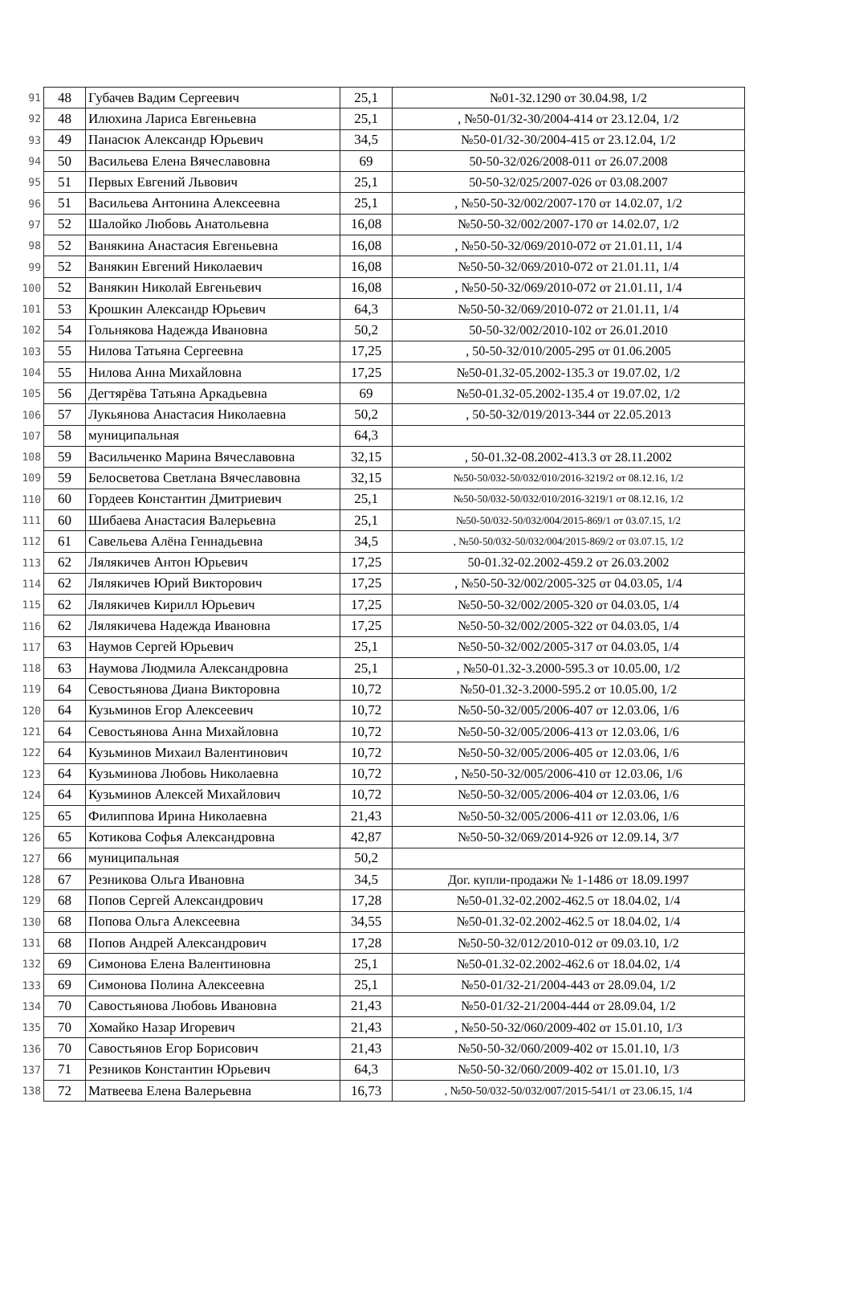| 91 | 48 | Губачев Вадим Сергеевич | 25,1 | №01-32.1290 от 30.04.98, 1/2 |
| 92 | 48 | Илюхина Лариса Евгеньевна | 25,1 | , №50-01/32-30/2004-414 от 23.12.04, 1/2 |
| 93 | 49 | Панасюк Александр Юрьевич | 34,5 | №50-01/32-30/2004-415 от 23.12.04, 1/2 |
| 94 | 50 | Васильева Елена Вячеславовна | 69 | 50-50-32/026/2008-011 от 26.07.2008 |
| 95 | 51 | Первых Евгений Львович | 25,1 | 50-50-32/025/2007-026 от 03.08.2007 |
| 96 | 51 | Васильева Антонина Алексеевна | 25,1 | , №50-50-32/002/2007-170 от 14.02.07, 1/2 |
| 97 | 52 | Шалойко Любовь Анатольевна | 16,08 | №50-50-32/002/2007-170 от 14.02.07, 1/2 |
| 98 | 52 | Ванякина Анастасия Евгеньевна | 16,08 | , №50-50-32/069/2010-072 от 21.01.11, 1/4 |
| 99 | 52 | Ванякин Евгений Николаевич | 16,08 | №50-50-32/069/2010-072 от 21.01.11, 1/4 |
| 100 | 52 | Ванякин Николай Евгеньевич | 16,08 | , №50-50-32/069/2010-072 от 21.01.11, 1/4 |
| 101 | 53 | Крошкин Александр Юрьевич | 64,3 | №50-50-32/069/2010-072 от 21.01.11, 1/4 |
| 102 | 54 | Гольнякова Надежда Ивановна | 50,2 | 50-50-32/002/2010-102 от 26.01.2010 |
| 103 | 55 | Нилова Татьяна Сергеевна | 17,25 | , 50-50-32/010/2005-295 от 01.06.2005 |
| 104 | 55 | Нилова Анна Михайловна | 17,25 | №50-01.32-05.2002-135.3 от 19.07.02, 1/2 |
| 105 | 56 | Дегтярёва Татьяна Аркадьевна | 69 | №50-01.32-05.2002-135.4 от 19.07.02, 1/2 |
| 106 | 57 | Лукьянова Анастасия Николаевна | 50,2 | , 50-50-32/019/2013-344 от 22.05.2013 |
| 107 | 58 | муниципальная | 64,3 | |
| 108 | 59 | Васильченко Марина Вячеславовна | 32,15 | , 50-01.32-08.2002-413.3 от 28.11.2002 |
| 109 | 59 | Белосветова Светлана Вячеславовна | 32,15 | №50-50/032-50/032/010/2016-3219/2 от 08.12.16, 1/2 |
| 110 | 60 | Гордеев Константин Дмитриевич | 25,1 | №50-50/032-50/032/010/2016-3219/1 от 08.12.16, 1/2 |
| 111 | 60 | Шибаева Анастасия Валерьевна | 25,1 | №50-50/032-50/032/004/2015-869/1 от 03.07.15, 1/2 |
| 112 | 61 | Савельева Алёна Геннадьевна | 34,5 | , №50-50/032-50/032/004/2015-869/2 от 03.07.15, 1/2 |
| 113 | 62 | Лялякичев Антон Юрьевич | 17,25 | 50-01.32-02.2002-459.2 от 26.03.2002 |
| 114 | 62 | Лялякичев Юрий Викторович | 17,25 | , №50-50-32/002/2005-325 от 04.03.05, 1/4 |
| 115 | 62 | Лялякичев Кирилл Юрьевич | 17,25 | №50-50-32/002/2005-320 от 04.03.05, 1/4 |
| 116 | 62 | Лялякичева Надежда Ивановна | 17,25 | №50-50-32/002/2005-322 от 04.03.05, 1/4 |
| 117 | 63 | Наумов Сергей Юрьевич | 25,1 | №50-50-32/002/2005-317 от 04.03.05, 1/4 |
| 118 | 63 | Наумова Людмила Александровна | 25,1 | , №50-01.32-3.2000-595.3 от 10.05.00, 1/2 |
| 119 | 64 | Севостьянова Диана Викторовна | 10,72 | №50-01.32-3.2000-595.2 от 10.05.00, 1/2 |
| 120 | 64 | Кузьминов Егор Алексеевич | 10,72 | №50-50-32/005/2006-407 от 12.03.06, 1/6 |
| 121 | 64 | Севостьянова Анна Михайловна | 10,72 | №50-50-32/005/2006-413 от 12.03.06, 1/6 |
| 122 | 64 | Кузьминов Михаил Валентинович | 10,72 | №50-50-32/005/2006-405 от 12.03.06, 1/6 |
| 123 | 64 | Кузьминова Любовь Николаевна | 10,72 | , №50-50-32/005/2006-410 от 12.03.06, 1/6 |
| 124 | 64 | Кузьминов Алексей Михайлович | 10,72 | №50-50-32/005/2006-404 от 12.03.06, 1/6 |
| 125 | 65 | Филиппова Ирина Николаевна | 21,43 | №50-50-32/005/2006-411 от 12.03.06, 1/6 |
| 126 | 65 | Котикова Софья Александровна | 42,87 | №50-50-32/069/2014-926 от 12.09.14, 3/7 |
| 127 | 66 | муниципальная | 50,2 | |
| 128 | 67 | Резникова Ольга Ивановна | 34,5 | Дог. купли-продажи № 1-1486 от 18.09.1997 |
| 129 | 68 | Попов Сергей Александрович | 17,28 | №50-01.32-02.2002-462.5 от 18.04.02, 1/4 |
| 130 | 68 | Попова Ольга Алексеевна | 34,55 | №50-01.32-02.2002-462.5 от 18.04.02, 1/4 |
| 131 | 68 | Попов Андрей Александрович | 17,28 | №50-50-32/012/2010-012 от 09.03.10, 1/2 |
| 132 | 69 | Симонова Елена Валентиновна | 25,1 | №50-01.32-02.2002-462.6 от 18.04.02, 1/4 |
| 133 | 69 | Симонова Полина Алексеевна | 25,1 | №50-01/32-21/2004-443 от 28.09.04, 1/2 |
| 134 | 70 | Савостьянова Любовь Ивановна | 21,43 | №50-01/32-21/2004-444 от 28.09.04, 1/2 |
| 135 | 70 | Хомайко Назар Игоревич | 21,43 | , №50-50-32/060/2009-402 от 15.01.10, 1/3 |
| 136 | 70 | Савостьянов Егор Борисович | 21,43 | №50-50-32/060/2009-402 от 15.01.10, 1/3 |
| 137 | 71 | Резников Константин Юрьевич | 64,3 | №50-50-32/060/2009-402 от 15.01.10, 1/3 |
| 138 | 72 | Матвеева Елена Валерьевна | 16,73 | , №50-50/032-50/032/007/2015-541/1 от 23.06.15, 1/4 |